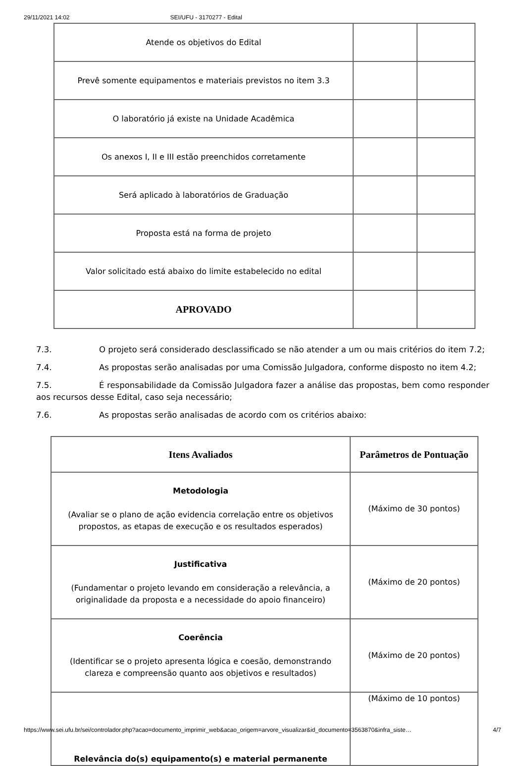29/11/2021 14:02 SEI/UFU - 3170277 - Edital
| Atende os objetivos do Edital | | |
| Prevê somente equipamentos e materiais previstos no item 3.3 | | |
| O laboratório já existe na Unidade Acadêmica | | |
| Os anexos I, II e III estão preenchidos corretamente | | |
| Será aplicado à laboratórios de Graduação | | |
| Proposta está na forma de projeto | | |
| Valor solicitado está abaixo do limite estabelecido no edital | | |
| APROVADO | | |
7.3. O projeto será considerado desclassificado se não atender a um ou mais critérios do item 7.2;
7.4. As propostas serão analisadas por uma Comissão Julgadora, conforme disposto no item 4.2;
7.5. É responsabilidade da Comissão Julgadora fazer a análise das propostas, bem como responder aos recursos desse Edital, caso seja necessário;
7.6. As propostas serão analisadas de acordo com os critérios abaixo:
| Itens Avaliados | Parâmetros de Pontuação |
| --- | --- |
| Metodologia (Avaliar se o plano de ação evidencia correlação entre os objetivos propostos, as etapas de execução e os resultados esperados) | (Máximo de 30 pontos) |
| Justificativa (Fundamentar o projeto levando em consideração a relevância, a originalidade da proposta e a necessidade do apoio financeiro) | (Máximo de 20 pontos) |
| Coerência (Identificar se o projeto apresenta lógica e coesão, demonstrando clareza e compreensão quanto aos objetivos e resultados) | (Máximo de 20 pontos) |
| Relevância do(s) equipamento(s) e material permanente | (Máximo de 10 pontos) |
https://www.sei.ufu.br/sei/controlador.php?acao=documento_imprimir_web&acao_origem=arvore_visualizar&id_documento=3563870&infra_siste… 4/7